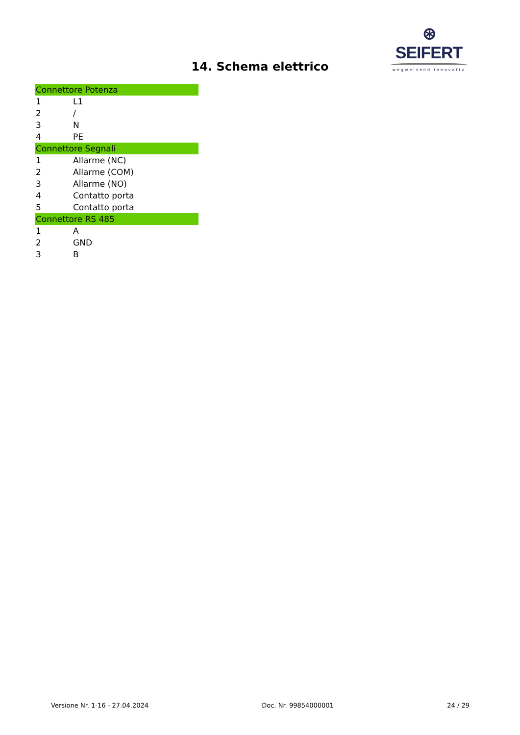⊛ SEIFERT
wegweisend innovativ
14. Schema elettrico
| Connettore Potenza | |
| --- | --- |
| 1 | L1 |
| 2 | / |
| 3 | N |
| 4 | PE |
| Connettore Segnali | |
| 1 | Allarme (NC) |
| 2 | Allarme (COM) |
| 3 | Allarme (NO) |
| 4 | Contatto porta |
| 5 | Contatto porta |
| Connettore RS 485 | |
| 1 | A |
| 2 | GND |
| 3 | B |
Versione Nr. 1-16 - 27.04.2024 Doc. Nr. 99854000001 24 / 29